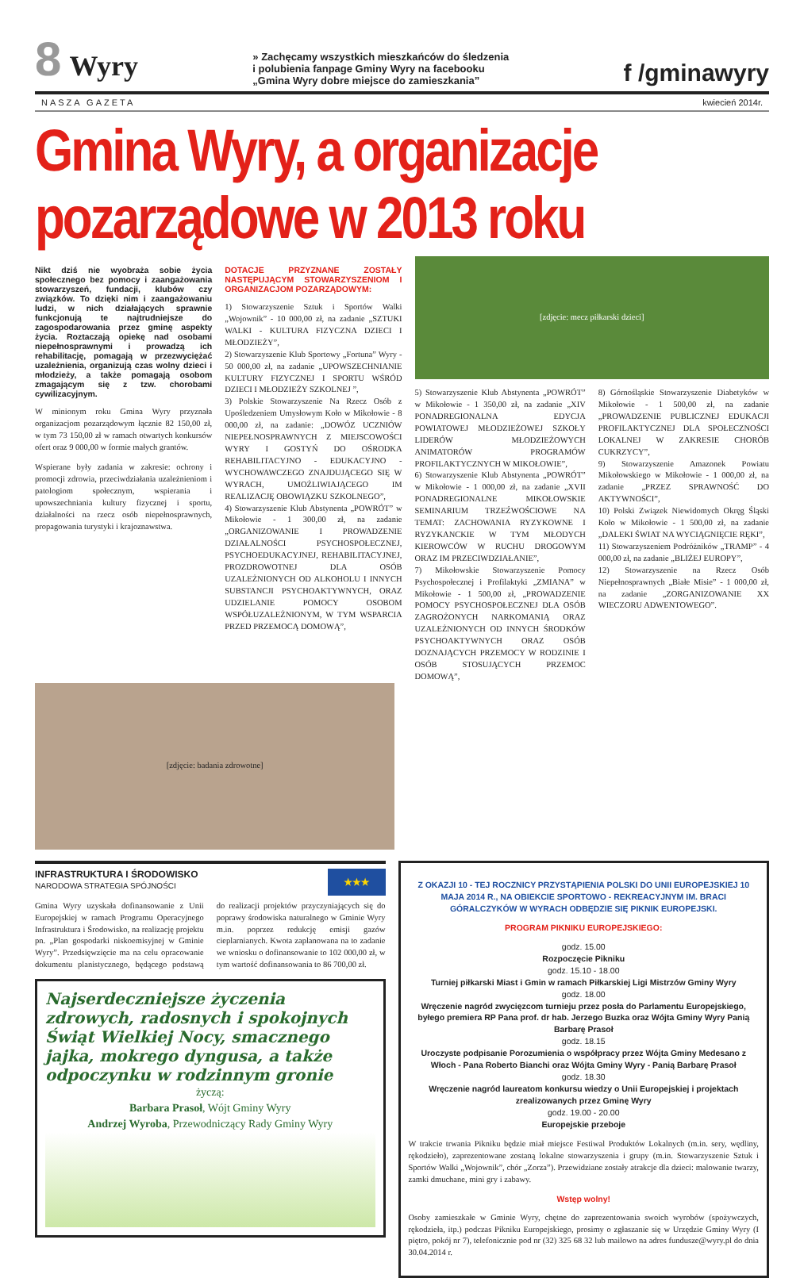8 Wyry
» Zachęcamy wszystkich mieszkańców do śledzenia
i polubienia fanpage Gminy Wyry na facebooku
„Gmina Wyry dobre miejsce do zamieszkania”
f /gminawyry
NASZA GAZETA kwiecień 2014r.
Gmina Wyry, a organizacje pozarządowe w 2013 roku
Nikt dziś nie wyobraża sobie życia społecznego bez pomocy i zaangażowania stowarzyszeń, fundacji, klubów czy związków. To dzięki nim i zaangażowaniu ludzi, w nich działających sprawnie funkcjonują te najtrudniejsze do zagospodarowania przez gminę aspekty życia. Roztaczają opiekę nad osobami niepełnosprawnymi i prowadzą ich rehabilitację, pomagają w przezwyciężać uzależnienia, organizują czas wolny dzieci i młodzieży, a także pomagają osobom zmagającym się z tzw. chorobami cywilizacyjnym.
W minionym roku Gmina Wyry przyznała organizacjom pozarządowym łącznie 82 150,00 zł, w tym 73 150,00 zł w ramach otwartych konkursów ofert oraz 9 000,00 w formie małych grantów.
Wspierane były zadania w zakresie: ochrony i promocji zdrowia, przeciwdziałania uzależnieniom i patologiom społecznym, wspierania i upowszechniania kultury fizycznej i sportu, działalności na rzecz osób niepełnosprawnych, propagowania turystyki i krajoznawstwa.
DOTACJE PRZYZNANE ZOSTAŁY NASTĘPUJĄCYM STOWARZYSZENIOM I ORGANIZACJOM POZARZĄDOWYM:
1) Stowarzyszenie Sztuk i Sportów Walki „Wojownik” - 10 000,00 zł, na zadanie „SZTUKI WALKI - KULTURA FIZYCZNA DZIECI I MŁODZIEŻY”,
2) Stowarzyszenie Klub Sportowy „Fortuna” Wyry - 50 000,00 zł, na zadanie „UPOWSZECHNIANIE KULTURY FIZYCZNEJ I SPORTU WŚRÓD DZIECI I MŁODZIEŻY SZKOLNEJ ”,
3) Polskie Stowarzyszenie Na Rzecz Osób z Upośledzeniem Umysłowym Koło w Mikołowie - 8 000,00 zł, na zadanie: „DOWÓZ UCZNIÓW NIEPEŁNOSPRAWNYCH Z MIEJSCOWOŚCI WYRY I GOSTYŃ DO OŚRODKA REHABILITACYJNO - EDUKACYJNO - WYCHOWAWCZEGO ZNAJDUJĄCEGO SIĘ W WYRACH, UMOŻLIWIAJĄCEGO IM REALIZACJĘ OBOWIĄZKU SZKOLNEGO”,
4) Stowarzyszenie Klub Abstynenta „POWRÓT” w Mikołowie - 1 300,00 zł, na zadanie „ORGANIZOWANIE I PROWADZENIE DZIAŁALNOŚCI PSYCHOSPOŁECZNEJ, PSYCHOEDUKACYJNEJ, REHABILITACYJNEJ, PROZDROWOTNEJ DLA OSÓB UZALEŻNIONYCH OD ALKOHOLU I INNYCH SUBSTANCJI PSYCHOAKTYWNYCH, ORAZ UDZIELANIE POMOCY OSOBOM WSPÓŁUZALEŻNIONYM, W TYM WSPARCIA PRZED PRZEMOCĄ DOMOWĄ”,
[zdjęcie: mecz piłkarski dzieci]
5) Stowarzyszenie Klub Abstynenta „POWRÓT” w Mikołowie - 1 350,00 zł, na zadanie „XIV PONADREGIONALNA EDYCJA POWIATOWEJ MŁODZIEŻOWEJ SZKOŁY LIDERÓW MŁODZIEŻOWYCH ANIMATORÓW PROGRAMÓW PROFILAKTYCZNYCH W MIKOŁOWIE”,
6) Stowarzyszenie Klub Abstynenta „POWRÓT” w Mikołowie - 1 000,00 zł, na zadanie „XVII PONADREGIONALNE MIKOŁOWSKIE SEMINARIUM TRZEŹWOŚCIOWE NA TEMAT: ZACHOWANIA RYZYKOWNE I RYZYKANCKIE W TYM MŁODYCH KIEROWCÓW W RUCHU DROGOWYM ORAZ IM PRZECIWDZIAŁANIE”,
7) Mikołowskie Stowarzyszenie Pomocy Psychospołecznej i Profilaktyki „ZMIANA” w Mikołowie - 1 500,00 zł, „PROWADZENIE POMOCY PSYCHOSPOŁECZNEJ DLA OSÓB ZAGROŻONYCH NARKOMANIĄ ORAZ UZALEŻNIONYCH OD INNYCH ŚRODKÓW PSYCHOAKTYWNYCH ORAZ OSÓB DOZNAJĄCYCH PRZEMOCY W RODZINIE I OSÓB STOSUJĄCYCH PRZEMOC DOMOWĄ”,
8) Górnośląskie Stowarzyszenie Diabetyków w Mikołowie - 1 500,00 zł, na zadanie „PROWADZENIE PUBLICZNEJ EDUKACJI PROFILAKTYCZNEJ DLA SPOŁECZNOŚCI LOKALNEJ W ZAKRESIE CHORÓB CUKRZYCY”,
9) Stowarzyszenie Amazonek Powiatu Mikołowskiego w Mikołowie - 1 000,00 zł, na zadanie „PRZEZ SPRAWNOŚĆ DO AKTYWNOŚCI”,
10) Polski Związek Niewidomych Okręg Śląski Koło w Mikołowie - 1 500,00 zł, na zadanie „DALEKI ŚWIAT NA WYCIĄGNIĘCIE RĘKI”,
11) Stowarzyszeniem Podróżników „TRAMP” - 4 000,00 zł, na zadanie „BLIŻEJ EUROPY”,
12) Stowarzyszenie na Rzecz Osób Niepełnosprawnych „Białe Misie” - 1 000,00 zł, na zadanie „ZORGANIZOWANIE XX WIECZORU ADWENTOWEGO”.
[zdjęcie: badania zdrowotne]
INFRASTRUKTURA I ŚRODOWISKO
NARODOWA STRATEGIA SPÓJNOŚCI ★★★
Gmina Wyry uzyskała dofinansowanie z Unii Europejskiej w ramach Programu Operacyjnego Infrastruktura i Środowisko, na realizację projektu pn. „Plan gospodarki niskoemisyjnej w Gminie Wyry”. Przedsięwzięcie ma na celu opracowanie dokumentu planistycznego, będącego podstawą do realizacji projektów przyczyniających się do poprawy środowiska naturalnego w Gminie Wyry m.in. poprzez redukcję emisji gazów cieplarnianych. Kwota zaplanowana na to zadanie we wniosku o dofinansowanie to 102 000,00 zł, w tym wartość dofinansowania to 86 700,00 zł.
Najserdeczniejsze życzenia zdrowych, radosnych i spokojnych Świąt Wielkiej Nocy, smacznego jajka, mokrego dyngusa, a także odpoczynku w rodzinnym gronie
życzą:
Barbara Prasoł, Wójt Gminy Wyry
Andrzej Wyroba, Przewodniczący Rady Gminy Wyry
Z OKAZJI 10 - TEJ ROCZNICY PRZYSTĄPIENIA POLSKI DO UNII EUROPEJSKIEJ 10 MAJA 2014 R., NA OBIEKCIE SPORTOWO - REKREACYJNYM IM. BRACI GÓRALCZYKÓW W WYRACH ODBĘDZIE SIĘ PIKNIK EUROPEJSKI.
PROGRAM PIKNIKU EUROPEJSKIEGO:
godz. 15.00
Rozpoczęcie Pikniku
godz. 15.10 - 18.00
Turniej piłkarski Miast i Gmin w ramach Piłkarskiej Ligi Mistrzów Gminy Wyry
godz. 18.00
Wręczenie nagród zwycięzcom turnieju przez posła do Parlamentu Europejskiego, byłego premiera RP Pana prof. dr hab. Jerzego Buzka oraz Wójta Gminy Wyry Panią Barbarę Prasoł
godz. 18.15
Uroczyste podpisanie Porozumienia o współpracy przez Wójta Gminy Medesano z Włoch - Pana Roberto Bianchi oraz Wójta Gminy Wyry - Panią Barbarę Prasoł
godz. 18.30
Wręczenie nagród laureatom konkursu wiedzy o Unii Europejskiej i projektach zrealizowanych przez Gminę Wyry
godz. 19.00 - 20.00
Europejskie przeboje
W trakcie trwania Pikniku będzie miał miejsce Festiwal Produktów Lokalnych (m.in. sery, wędliny, rękodzieło), zaprezentowane zostaną lokalne stowarzyszenia i grupy (m.in. Stowarzyszenie Sztuk i Sportów Walki „Wojownik”, chór „Zorza”). Przewidziane zostały atrakcje dla dzieci: malowanie twarzy, zamki dmuchane, mini gry i zabawy.
Wstęp wolny!
Osoby zamieszkałe w Gminie Wyry, chętne do zaprezentowania swoich wyrobów (spożywczych, rękodzieła, itp.) podczas Pikniku Europejskiego, prosimy o zgłaszanie się w Urzędzie Gminy Wyry (I piętro, pokój nr 7), telefonicznie pod nr (32) 325 68 32 lub mailowo na adres fundusze@wyry.pl do dnia 30.04.2014 r.